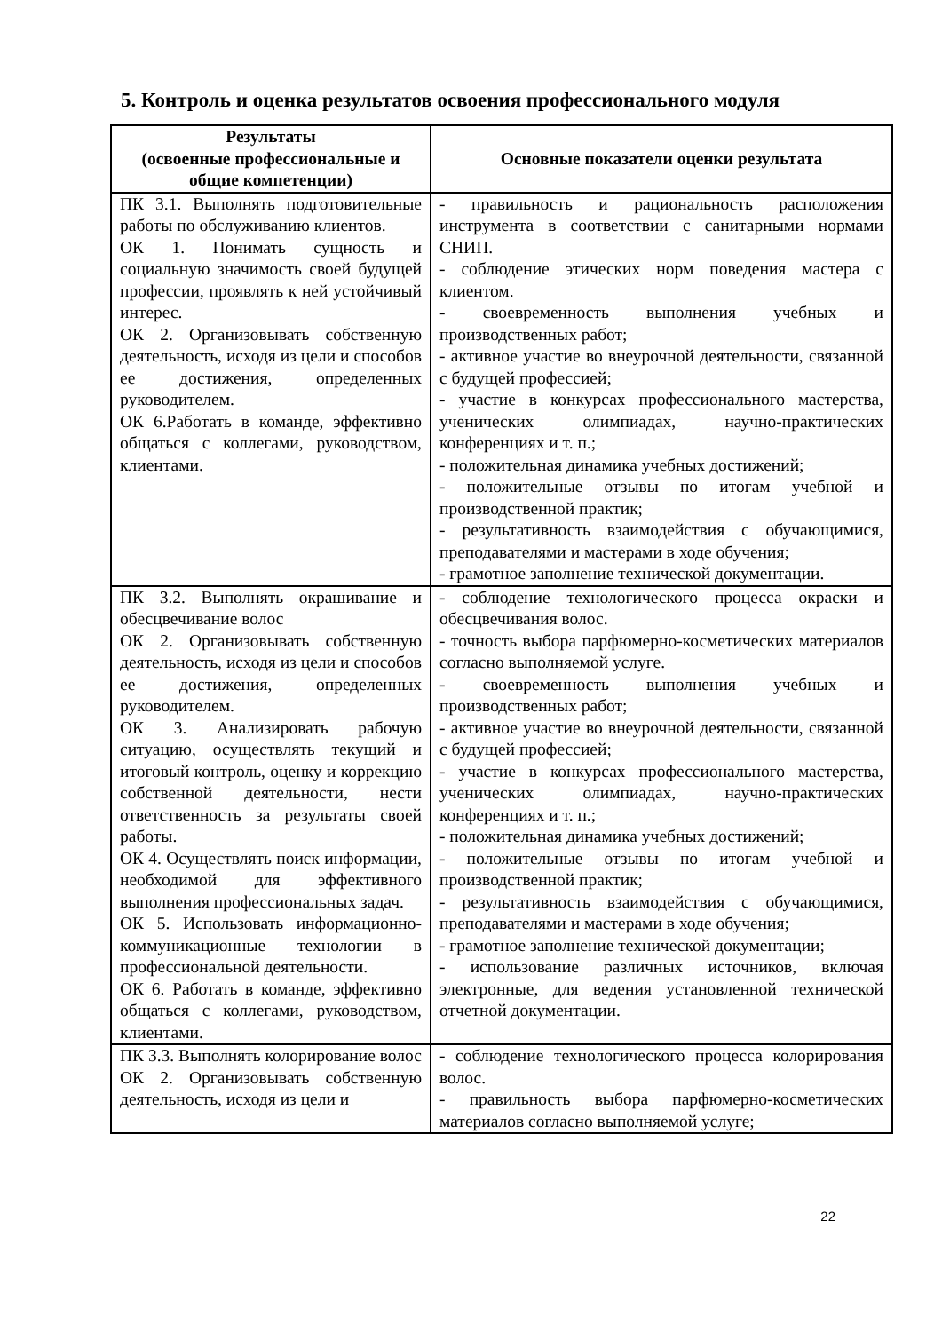5. Контроль и оценка результатов освоения профессионального модуля
| Результаты (освоенные профессиональные и общие компетенции) | Основные показатели оценки результата |
| --- | --- |
| ПК 3.1. Выполнять подготовительные работы по обслуживанию клиентов. ОК 1. Понимать сущность и социальную значимость своей будущей профессии, проявлять к ней устойчивый интерес. ОК 2. Организовывать собственную деятельность, исходя из цели и способов ее достижения, определенных руководителем. ОК 6.Работать в команде, эффективно общаться с коллегами, руководством, клиентами. | - правильность и рациональность расположения инструмента в соответствии с санитарными нормами СНИП. - соблюдение этических норм поведения мастера с клиентом. - своевременность выполнения учебных и производственных работ; - активное участие во внеурочной деятельности, связанной с будущей профессией; - участие в конкурсах профессионального мастерства, ученических олимпиадах, научно-практических конференциях и т. п.; - положительная динамика учебных достижений; - положительные отзывы по итогам учебной и производственной практик; - результативность взаимодействия с обучающимися, преподавателями и мастерами в ходе обучения; - грамотное заполнение технической документации. |
| ПК 3.2. Выполнять окрашивание и обесцвечивание волос ОК 2. Организовывать собственную деятельность, исходя из цели и способов ее достижения, определенных руководителем. ОК 3. Анализировать рабочую ситуацию, осуществлять текущий и итоговый контроль, оценку и коррекцию собственной деятельности, нести ответственность за результаты своей работы. ОК 4. Осуществлять поиск информации, необходимой для эффективного выполнения профессиональных задач. ОК 5. Использовать информационно-коммуникационные технологии в профессиональной деятельности. ОК 6. Работать в команде, эффективно общаться с коллегами, руководством, клиентами. | - соблюдение технологического процесса окраски и обесцвечивания волос. - точность выбора парфюмерно-косметических материалов согласно выполняемой услуге. - своевременность выполнения учебных и производственных работ; - активное участие во внеурочной деятельности, связанной с будущей профессией; - участие в конкурсах профессионального мастерства, ученических олимпиадах, научно-практических конференциях и т. п.; - положительная динамика учебных достижений; - положительные отзывы по итогам учебной и производственной практик; - результативность взаимодействия с обучающимися, преподавателями и мастерами в ходе обучения; - грамотное заполнение технической документации; - использование различных источников, включая электронные, для ведения установленной технической отчетной документации. |
| ПК 3.3. Выполнять колорирование волос ОК 2. Организовывать собственную деятельность, исходя из цели и | - соблюдение технологического процесса колорирования волос. - правильность выбора парфюмерно-косметических материалов согласно выполняемой услуге; |
22